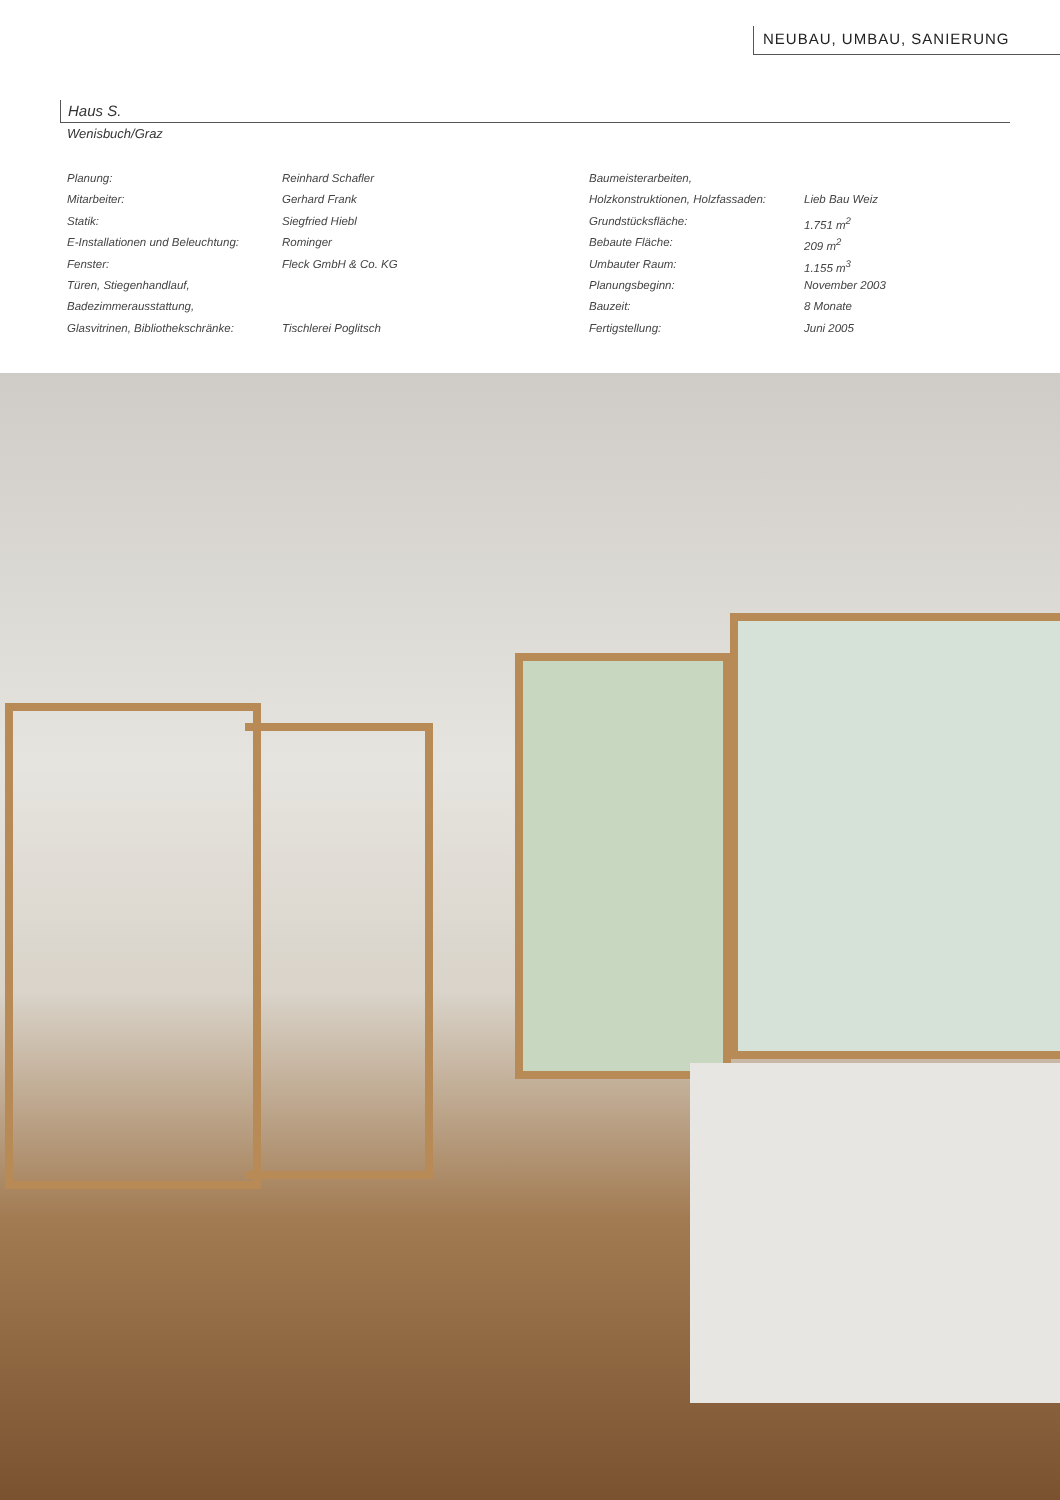NEUBAU, UMBAU, SANIERUNG
Haus S.
Wenisbuch/Graz
| Planung: | Reinhard Schafler |
| Mitarbeiter: | Gerhard Frank |
| Statik: | Siegfried Hiebl |
| E-Installationen und Beleuchtung: | Rominger |
| Fenster: | Fleck GmbH & Co. KG |
| Türen, Stiegenhandlauf, | |
| Badezimmerausstattung, | |
| Glasvitrinen, Bibliothekschränke: | Tischlerei Poglitsch |
| Baumeisterarbeiten, | |
| Holzkonstruktionen, Holzfassaden: | Lieb Bau Weiz |
| Grundstücksfläche: | 1.751 m<sup>2</sup> |
| Bebaute Fläche: | 209 m<sup>2</sup> |
| Umbauter Raum: | 1.155 m<sup>3</sup> |
| Planungsbeginn: | November 2003 |
| Bauzeit: | 8 Monate |
| Fertigstellung: | Juni 2005 |